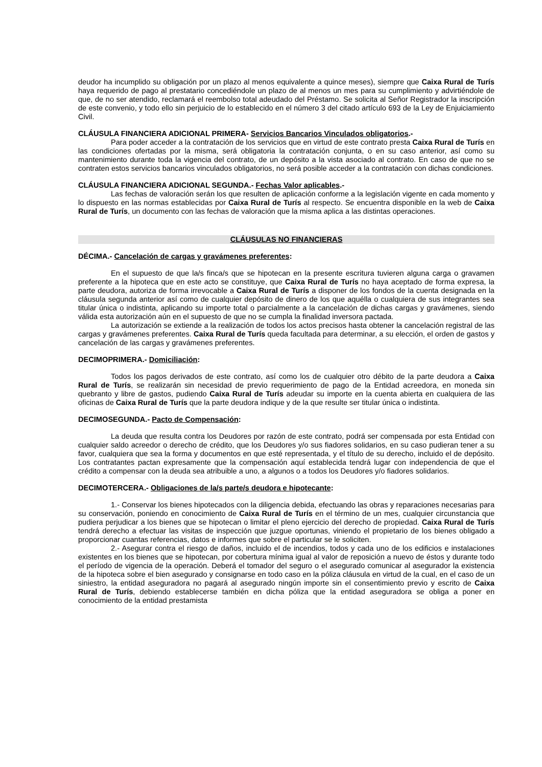deudor ha incumplido su obligación por un plazo al menos equivalente a quince meses), siempre que Caixa Rural de Turís haya requerido de pago al prestatario concediéndole un plazo de al menos un mes para su cumplimiento y advirtiéndole de que, de no ser atendido, reclamará el reembolso total adeudado del Préstamo. Se solicita al Señor Registrador la inscripción de este convenio, y todo ello sin perjuicio de lo establecido en el número 3 del citado artículo 693 de la Ley de Enjuiciamiento Civil.
CLÁUSULA FINANCIERA ADICIONAL PRIMERA- Servicios Bancarios Vinculados obligatorios.-
Para poder acceder a la contratación de los servicios que en virtud de este contrato presta Caixa Rural de Turís en las condiciones ofertadas por la misma, será obligatoria la contratación conjunta, o en su caso anterior, así como su mantenimiento durante toda la vigencia del contrato, de un depósito a la vista asociado al contrato. En caso de que no se contraten estos servicios bancarios vinculados obligatorios, no será posible acceder a la contratación con dichas condiciones.
CLÁUSULA FINANCIERA ADICIONAL SEGUNDA.- Fechas Valor aplicables.-
Las fechas de valoración serán los que resulten de aplicación conforme a la legislación vigente en cada momento y lo dispuesto en las normas establecidas por Caixa Rural de Turís al respecto. Se encuentra disponible en la web de Caixa Rural de Turís, un documento con las fechas de valoración que la misma aplica a las distintas operaciones.
CLÁUSULAS NO FINANCIERAS
DÉCIMA.- Cancelación de cargas y gravámenes preferentes:
En el supuesto de que la/s finca/s que se hipotecan en la presente escritura tuvieren alguna carga o gravamen preferente a la hipoteca que en este acto se constituye, que Caixa Rural de Turís no haya aceptado de forma expresa, la parte deudora, autoriza de forma irrevocable a Caixa Rural de Turís a disponer de los fondos de la cuenta designada en la cláusula segunda anterior así como de cualquier depósito de dinero de los que aquélla o cualquiera de sus integrantes sea titular única o indistinta, aplicando su importe total o parcialmente a la cancelación de dichas cargas y gravámenes, siendo válida esta autorización aún en el supuesto de que no se cumpla la finalidad inversora pactada.
La autorización se extiende a la realización de todos los actos precisos hasta obtener la cancelación registral de las cargas y gravámenes preferentes. Caixa Rural de Turís queda facultada para determinar, a su elección, el orden de gastos y cancelación de las cargas y gravámenes preferentes.
DECIMOPRIMERA.- Domiciliación:
Todos los pagos derivados de este contrato, así como los de cualquier otro débito de la parte deudora a Caixa Rural de Turís, se realizarán sin necesidad de previo requerimiento de pago de la Entidad acreedora, en moneda sin quebranto y libre de gastos, pudiendo Caixa Rural de Turís adeudar su importe en la cuenta abierta en cualquiera de las oficinas de Caixa Rural de Turís que la parte deudora indique y de la que resulte ser titular única o indistinta.
DECIMOSEGUNDA.- Pacto de Compensación:
La deuda que resulta contra los Deudores por razón de este contrato, podrá ser compensada por esta Entidad con cualquier saldo acreedor o derecho de crédito, que los Deudores y/o sus fiadores solidarios, en su caso pudieran tener a su favor, cualquiera que sea la forma y documentos en que esté representada, y el título de su derecho, incluido el de depósito. Los contratantes pactan expresamente que la compensación aquí establecida tendrá lugar con independencia de que el crédito a compensar con la deuda sea atribuible a uno, a algunos o a todos los Deudores y/o fiadores solidarios.
DECIMOTERCERA.- Obligaciones de la/s parte/s deudora e hipotecante:
1.- Conservar los bienes hipotecados con la diligencia debida, efectuando las obras y reparaciones necesarias para su conservación, poniendo en conocimiento de Caixa Rural de Turís en el término de un mes, cualquier circunstancia que pudiera perjudicar a los bienes que se hipotecan o limitar el pleno ejercicio del derecho de propiedad. Caixa Rural de Turís tendrá derecho a efectuar las visitas de inspección que juzgue oportunas, viniendo el propietario de los bienes obligado a proporcionar cuantas referencias, datos e informes que sobre el particular se le soliciten.
2.- Asegurar contra el riesgo de daños, incluido el de incendios, todos y cada uno de los edificios e instalaciones existentes en los bienes que se hipotecan, por cobertura mínima igual al valor de reposición a nuevo de éstos y durante todo el período de vigencia de la operación. Deberá el tomador del seguro o el asegurado comunicar al asegurador la existencia de la hipoteca sobre el bien asegurado y consignarse en todo caso en la póliza cláusula en virtud de la cual, en el caso de un siniestro, la entidad aseguradora no pagará al asegurado ningún importe sin el consentimiento previo y escrito de Caixa Rural de Turís, debiendo establecerse también en dicha póliza que la entidad aseguradora se obliga a poner en conocimiento de la entidad prestamista